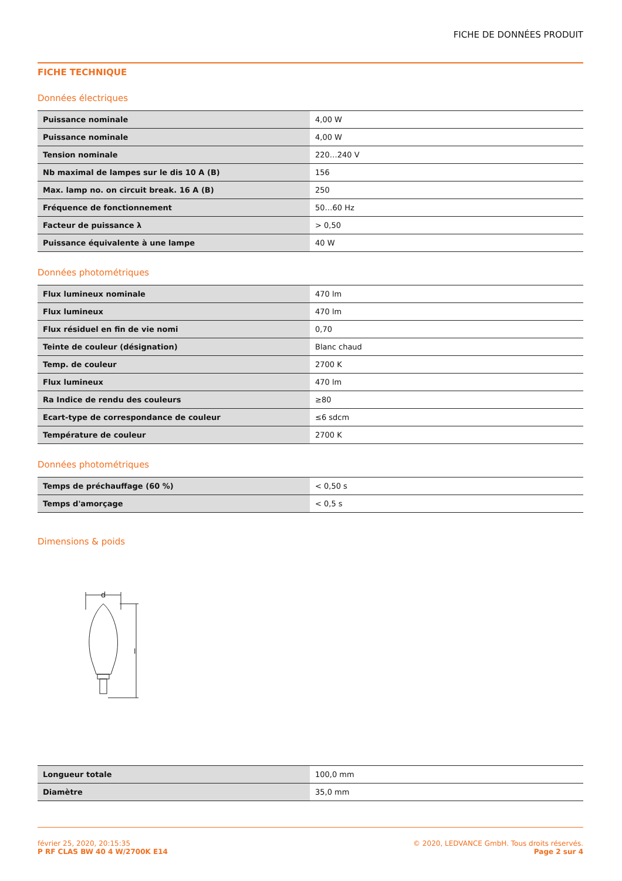FICHE DE DONNÉES PRODUIT
FICHE TECHNIQUE
Données électriques
| Puissance nominale | 4,00 W |
| Puissance nominale | 4,00 W |
| Tension nominale | 220…240 V |
| Nb maximal de lampes sur le dis 10 A (B) | 156 |
| Max. lamp no. on circuit break. 16 A (B) | 250 |
| Fréquence de fonctionnement | 50…60 Hz |
| Facteur de puissance λ | > 0,50 |
| Puissance équivalente à une lampe | 40 W |
Données photométriques
| Flux lumineux nominale | 470 lm |
| Flux lumineux | 470 lm |
| Flux résiduel en fin de vie nomi | 0,70 |
| Teinte de couleur (désignation) | Blanc chaud |
| Temp. de couleur | 2700 K |
| Flux lumineux | 470 lm |
| Ra Indice de rendu des couleurs | ≥80 |
| Ecart-type de correspondance de couleur | ≤6 sdcm |
| Température de couleur | 2700 K |
Données photométriques
| Temps de préchauffage (60 %) | < 0,50 s |
| Temps d'amorçage | < 0,5 s |
Dimensions & poids
d
l
| Longueur totale | 100,0 mm |
| Diamètre | 35,0 mm |
février 25, 2020, 20:15:35
P RF CLAS BW 40 4 W/2700K E14
© 2020, LEDVANCE GmbH. Tous droits réservés.
Page 2 sur 4